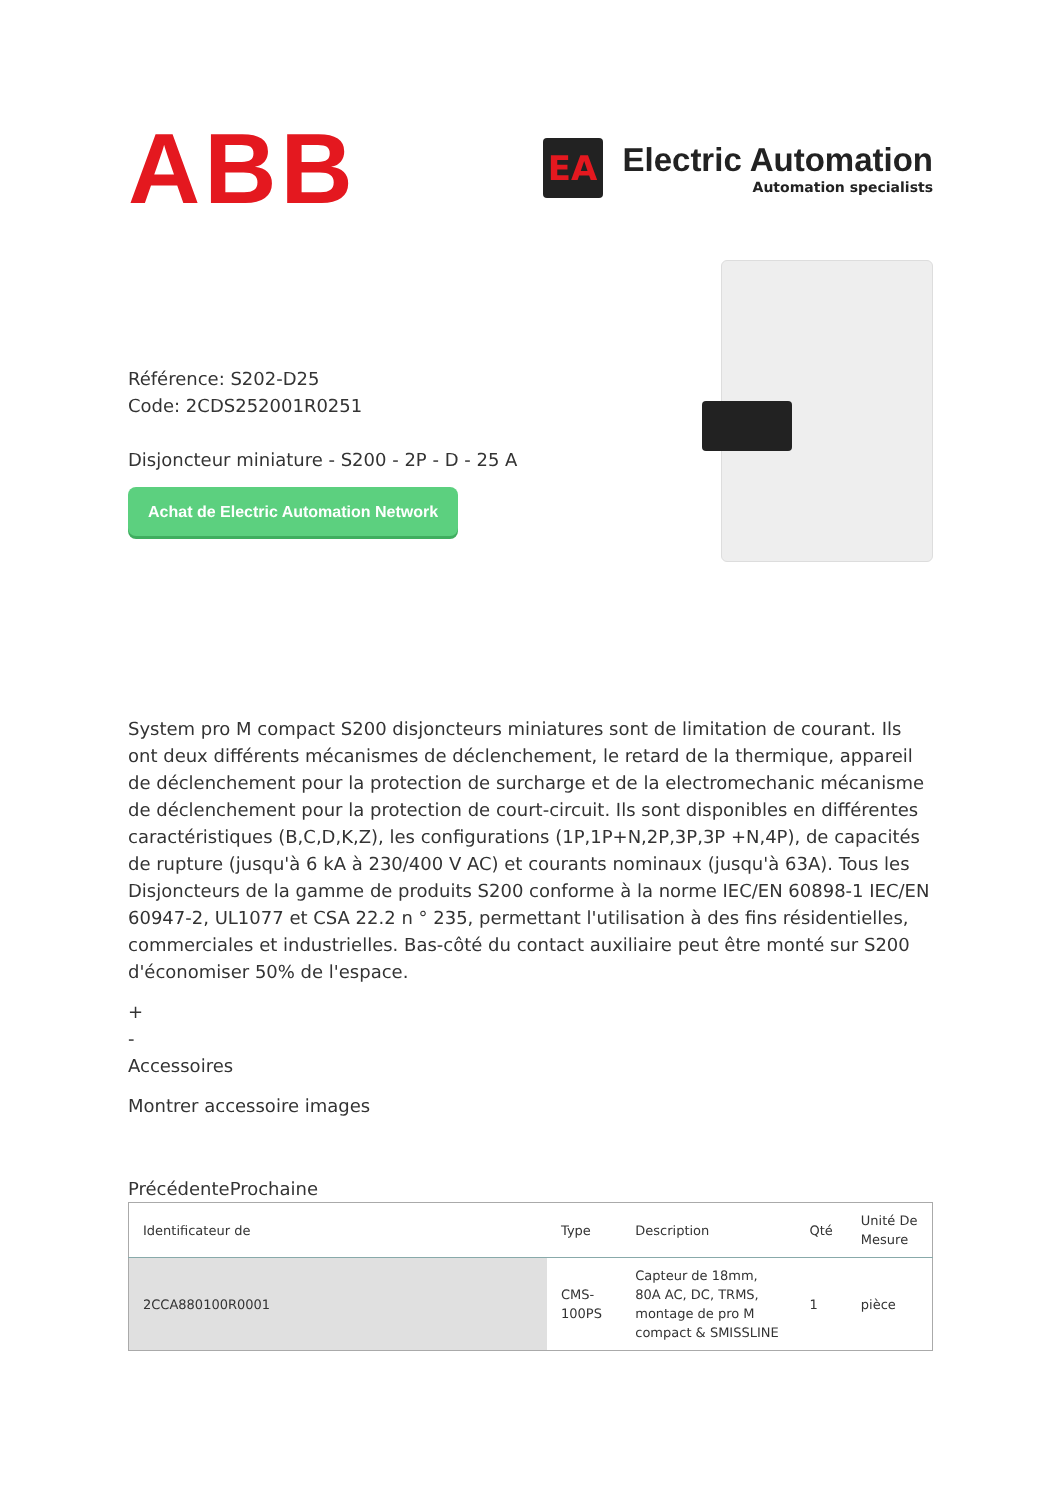ABB
EA
Electric Automation
Automation specialists
Référence: S202-D25
Code: 2CDS252001R0251
Disjoncteur miniature - S200 - 2P - D - 25 A
Achat de Electric Automation Network
System pro M compact S200 disjoncteurs miniatures sont de limitation de courant. Ils ont deux différents mécanismes de déclenchement, le retard de la thermique, appareil de déclenchement pour la protection de surcharge et de la electromechanic mécanisme de déclenchement pour la protection de court-circuit. Ils sont disponibles en différentes caractéristiques (B,C,D,K,Z), les configurations (1P,1P+N,2P,3P,3P +N,4P), de capacités de rupture (jusqu'à 6 kA à 230/400 V AC) et courants nominaux (jusqu'à 63A). Tous les Disjoncteurs de la gamme de produits S200 conforme à la norme IEC/EN 60898-1 IEC/EN 60947-2, UL1077 et CSA 22.2 n ° 235, permettant l'utilisation à des fins résidentielles, commerciales et industrielles. Bas-côté du contact auxiliaire peut être monté sur S200 d'économiser 50% de l'espace.
+
-
Accessoires
Montrer accessoire images
PrécédenteProchaine
| Identificateur de | Type | Description | Qté | Unité De Mesure |
| --- | --- | --- | --- | --- |
| 2CCA880100R0001 | CMS-100PS | Capteur de 18mm, 80A AC, DC, TRMS, montage de pro M compact & SMISSLINE | 1 | pièce |